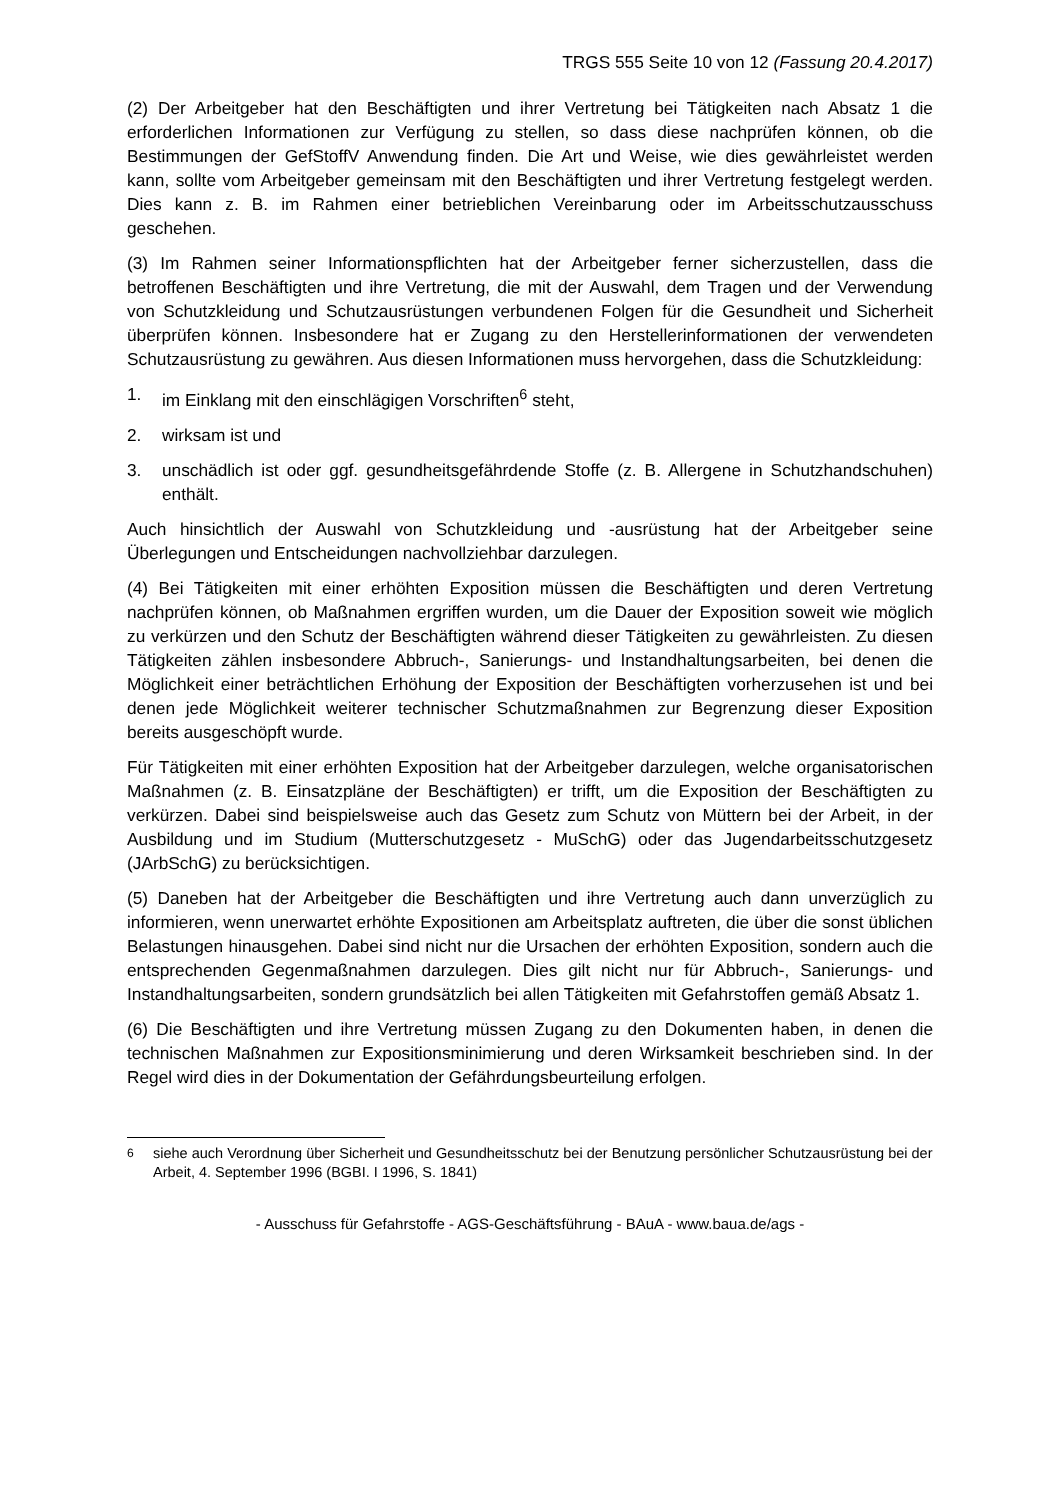TRGS 555 Seite 10 von 12 (Fassung 20.4.2017)
(2) Der Arbeitgeber hat den Beschäftigten und ihrer Vertretung bei Tätigkeiten nach Absatz 1 die erforderlichen Informationen zur Verfügung zu stellen, so dass diese nachprüfen können, ob die Bestimmungen der GefStoffV Anwendung finden. Die Art und Weise, wie dies gewährleistet werden kann, sollte vom Arbeitgeber gemeinsam mit den Beschäftigten und ihrer Vertretung festgelegt werden. Dies kann z. B. im Rahmen einer betrieblichen Vereinbarung oder im Arbeitsschutzausschuss geschehen.
(3) Im Rahmen seiner Informationspflichten hat der Arbeitgeber ferner sicherzustellen, dass die betroffenen Beschäftigten und ihre Vertretung, die mit der Auswahl, dem Tragen und der Verwendung von Schutzkleidung und Schutzausrüstungen verbundenen Folgen für die Gesundheit und Sicherheit überprüfen können. Insbesondere hat er Zugang zu den Herstellerinformationen der verwendeten Schutzausrüstung zu gewähren. Aus diesen Informationen muss hervorgehen, dass die Schutzkleidung:
1. im Einklang mit den einschlägigen Vorschriften<sup>6</sup> steht,
2. wirksam ist und
3. unschädlich ist oder ggf. gesundheitsgefährdende Stoffe (z. B. Allergene in Schutzhandschuhen) enthält.
Auch hinsichtlich der Auswahl von Schutzkleidung und -ausrüstung hat der Arbeitgeber seine Überlegungen und Entscheidungen nachvollziehbar darzulegen.
(4) Bei Tätigkeiten mit einer erhöhten Exposition müssen die Beschäftigten und deren Vertretung nachprüfen können, ob Maßnahmen ergriffen wurden, um die Dauer der Exposition soweit wie möglich zu verkürzen und den Schutz der Beschäftigten während dieser Tätigkeiten zu gewährleisten. Zu diesen Tätigkeiten zählen insbesondere Abbruch-, Sanierungs- und Instandhaltungsarbeiten, bei denen die Möglichkeit einer beträchtlichen Erhöhung der Exposition der Beschäftigten vorherzusehen ist und bei denen jede Möglichkeit weiterer technischer Schutzmaßnahmen zur Begrenzung dieser Exposition bereits ausgeschöpft wurde.
Für Tätigkeiten mit einer erhöhten Exposition hat der Arbeitgeber darzulegen, welche organisatorischen Maßnahmen (z. B. Einsatzpläne der Beschäftigten) er trifft, um die Exposition der Beschäftigten zu verkürzen. Dabei sind beispielsweise auch das Gesetz zum Schutz von Müttern bei der Arbeit, in der Ausbildung und im Studium (Mutterschutzgesetz - MuSchG) oder das Jugendarbeitsschutzgesetz (JArbSchG) zu berücksichtigen.
(5) Daneben hat der Arbeitgeber die Beschäftigten und ihre Vertretung auch dann unverzüglich zu informieren, wenn unerwartet erhöhte Expositionen am Arbeitsplatz auftreten, die über die sonst üblichen Belastungen hinausgehen. Dabei sind nicht nur die Ursachen der erhöhten Exposition, sondern auch die entsprechenden Gegenmaßnahmen darzulegen. Dies gilt nicht nur für Abbruch-, Sanierungs- und Instandhaltungsarbeiten, sondern grundsätzlich bei allen Tätigkeiten mit Gefahrstoffen gemäß Absatz 1.
(6) Die Beschäftigten und ihre Vertretung müssen Zugang zu den Dokumenten haben, in denen die technischen Maßnahmen zur Expositionsminimierung und deren Wirksamkeit beschrieben sind. In der Regel wird dies in der Dokumentation der Gefährdungsbeurteilung erfolgen.
<sup>6</sup> siehe auch Verordnung über Sicherheit und Gesundheitsschutz bei der Benutzung persönlicher Schutzausrüstung bei der Arbeit, 4. September 1996 (BGBI. I 1996, S. 1841)
- Ausschuss für Gefahrstoffe - AGS-Geschäftsführung - BAuA - www.baua.de/ags -